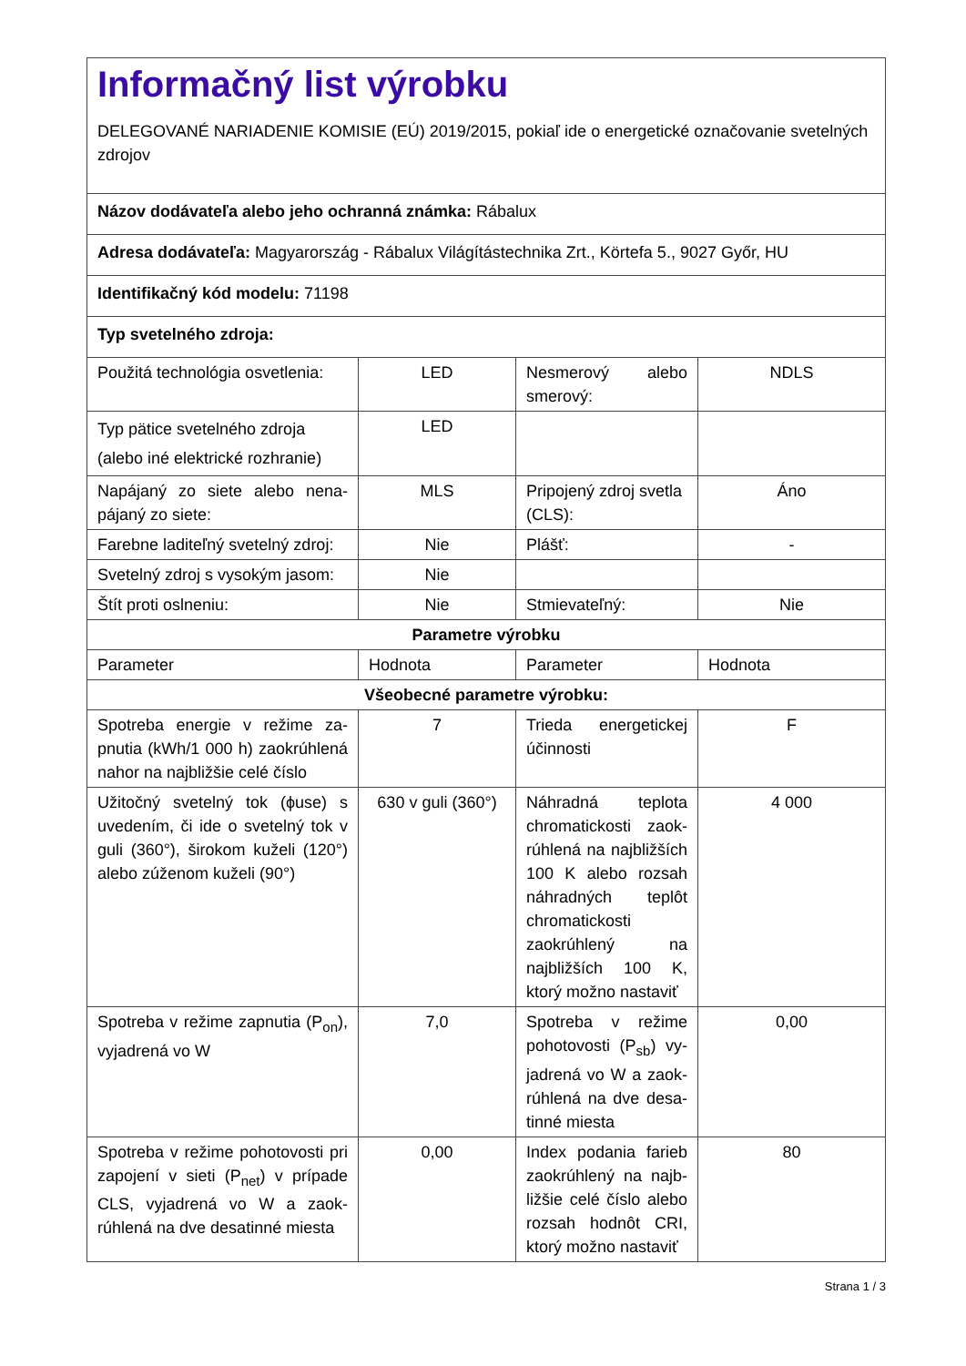| Informačný list výrobku DELEGOVANÉ NARIADENIE KOMISIE (EÚ) 2019/2015, pokiaľ ide o energetické označovanie svetelných zdrojov | | | |
| Názov dodávateľa alebo jeho ochranná známka: Rábalux | | | |
| Adresa dodávateľa: Magyarország - Rábalux Világítástechnika Zrt., Körtefa 5., 9027 Győr, HU | | | |
| Identifikačný kód modelu: 71198 | | | |
| Typ svetelného zdroja: | | | |
| Použitá technológia osvetlenia: | LED | Nesmerový alebo smerový: | NDLS |
| Typ pätice svetelného zdroja (alebo iné elektrické rozhranie) | LED | | |
| Napájaný zo siete alebo nena­pájaný zo siete: | MLS | Pripojený zdroj svet­la (CLS): | Áno |
| Farebne laditeľný svetelný zdroj: | Nie | Plášť: | - |
| Svetelný zdroj s vysokým jasom: | Nie | | |
| Štít proti oslneniu: | Nie | Stmievateľný: | Nie |
| Parametre výrobku | | | |
| Parameter | Hodnota | Parameter | Hodnota |
| Všeobecné parametre výrobku: | | | |
| Spotreba energie v režime za­pnutia (kWh/1 000 h) zaokrúh­lená nahor na najbližšie celé čís­lo | 7 | Trieda energetickej účinnosti | F |
| Užitočný svetelný tok (ϕuse) s uvedením, či ide o svetelný tok v guli (360°), širokom kuže­li (120°) alebo zúženom kuželi (90°) | 630 v guli (360°) | Náhradná teplota chromatickosti zaok­rúhlená na najbliž­ších 100 K ale­bo rozsah náhrad­ných teplôt chroma­tickosti zaokrúhlený na najbližších 100 K, ktorý možno nasta­viť | 4 000 |
| Spotreba v režime zapnutia (P<sub>on</sub>), vyjadrená vo W | 7,0 | Spotreba v režime pohotovosti (P<sub>sb</sub>) vy­jadrená vo W a zaok­rúhlená na dve desa­tinné miesta | 0,00 |
| Spotreba v režime pohotovosti pri zapojení v sieti (P<sub>net</sub>) v prípa­de CLS, vyjadrená vo W a zaok­rúhlená na dve desatinné mies­ta | 0,00 | Index podania farieb zaokrúhlený na najb­ližšie celé číslo alebo rozsah hodnôt CRI, ktorý možno nasta­viť | 80 |
Strana 1 / 3